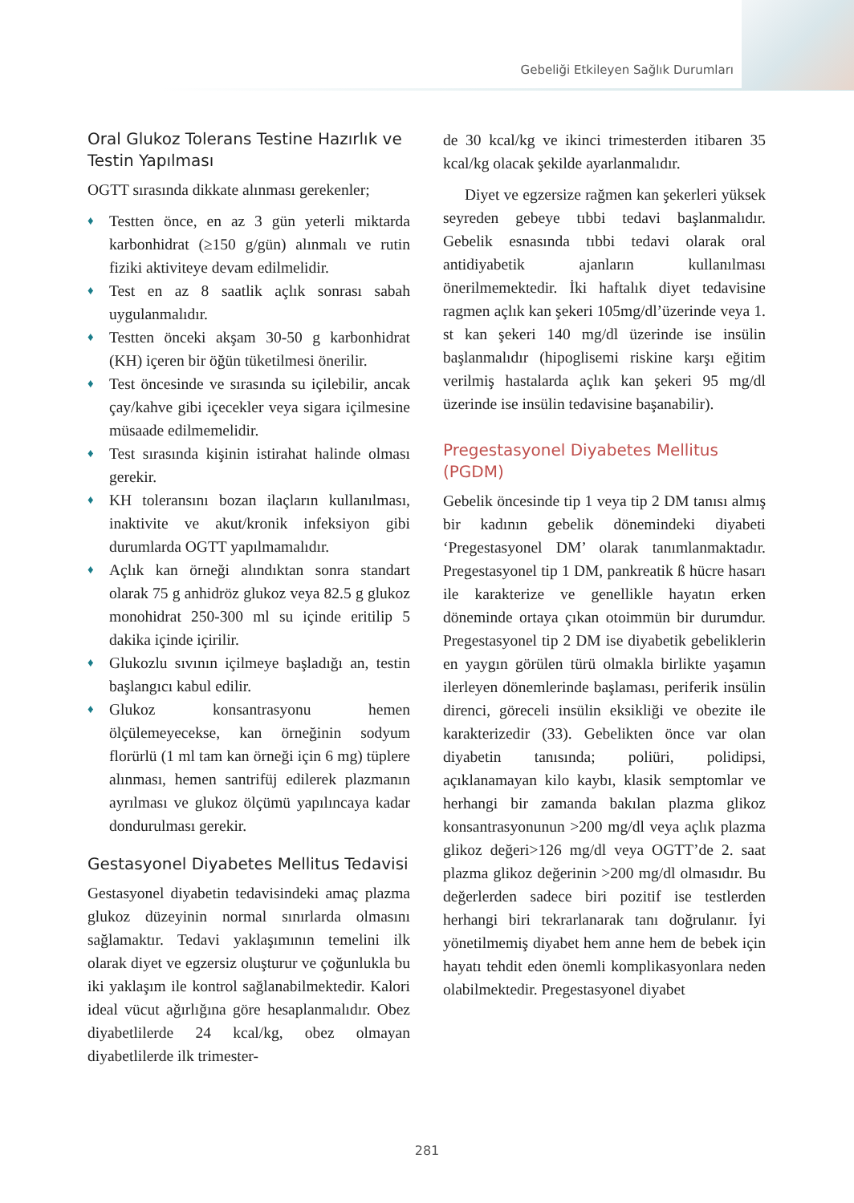Gebeliği Etkileyen Sağlık Durumları
Oral Glukoz Tolerans Testine Hazırlık ve Testin Yapılması
OGTT sırasında dikkate alınması gerekenler;
♦ Testten önce, en az 3 gün yeterli miktarda karbonhidrat (≥150 g/gün) alınmalı ve rutin fiziki aktiviteye devam edilmelidir.
♦ Test en az 8 saatlik açlık sonrası sabah uygulanmalıdır.
♦ Testten önceki akşam 30-50 g karbonhidrat (KH) içeren bir öğün tüketilmesi önerilir.
♦ Test öncesinde ve sırasında su içilebilir, ancak çay/kahve gibi içecekler veya sigara içilmesine müsaade edilmemelidir.
♦ Test sırasında kişinin istirahat halinde olması gerekir.
♦ KH toleransını bozan ilaçların kullanılması, inaktivite ve akut/kronik infeksiyon gibi durumlarda OGTT yapılmamalıdır.
♦ Açlık kan örneği alındıktan sonra standart olarak 75 g anhidröz glukoz veya 82.5 g glukoz monohidrat 250-300 ml su içinde eritilip 5 dakika içinde içirilir.
♦ Glukozlu sıvının içilmeye başladığı an, testin başlangıcı kabul edilir.
♦ Glukoz konsantrasyonu hemen ölçülemeyecekse, kan örneğinin sodyum florürlü (1 ml tam kan örneği için 6 mg) tüplere alınması, hemen santrifüj edilerek plazmanın ayrılması ve glukoz ölçümü yapılıncaya kadar dondurulması gerekir.
Gestasyonel Diyabetes Mellitus Tedavisi
Gestasyonel diyabetin tedavisindeki amaç plazma glukoz düzeyinin normal sınırlarda olmasını sağlamaktır. Tedavi yaklaşımının temelini ilk olarak diyet ve egzersiz oluşturur ve çoğunlukla bu iki yaklaşım ile kontrol sağlanabilmektedir. Kalori ideal vücut ağırlığına göre hesaplanmalıdır. Obez diyabetlilerde 24 kcal/kg, obez olmayan diyabetlilerde ilk trimester-
de 30 kcal/kg ve ikinci trimesterden itibaren 35 kcal/kg olacak şekilde ayarlanmalıdır.
Diyet ve egzersize rağmen kan şekerleri yüksek seyreden gebeye tıbbi tedavi başlanmalıdır. Gebelik esnasında tıbbi tedavi olarak oral antidiyabetik ajanların kullanılması önerilmemektedir. İki haftalık diyet tedavisine ragmen açlık kan şekeri 105mg/dl’üzerinde veya 1. st kan şekeri 140 mg/dl üzerinde ise insülin başlanmalıdır (hipoglisemi riskine karşı eğitim verilmiş hastalarda açlık kan şekeri 95 mg/dl üzerinde ise insülin tedavisine başanabilir).
Pregestasyonel Diyabetes Mellitus (PGDM)
Gebelik öncesinde tip 1 veya tip 2 DM tanısı almış bir kadının gebelik dönemindeki diyabeti ‘Pregestasyonel DM’ olarak tanımlanmaktadır. Pregestasyonel tip 1 DM, pankreatik ß hücre hasarı ile karakterize ve genellikle hayatın erken döneminde ortaya çıkan otoimmün bir durumdur. Pregestasyonel tip 2 DM ise diyabetik gebeliklerin en yaygın görülen türü olmakla birlikte yaşamın ilerleyen dönemlerinde başlaması, periferik insülin direnci, göreceli insülin eksikliği ve obezite ile karakterizedir (33). Gebelikten önce var olan diyabetin tanısında; poliüri, polidipsi, açıklanamayan kilo kaybı, klasik semptomlar ve herhangi bir zamanda bakılan plazma glikoz konsantrasyonunun >200 mg/dl veya açlık plazma glikoz değeri>126 mg/dl veya OGTT’de 2. saat plazma glikoz değerinin >200 mg/dl olmasıdır. Bu değerlerden sadece biri pozitif ise testlerden herhangi biri tekrarlanarak tanı doğrulanır. İyi yönetilmemiş diyabet hem anne hem de bebek için hayatı tehdit eden önemli komplikasyonlara neden olabilmektedir. Pregestasyonel diyabet
281